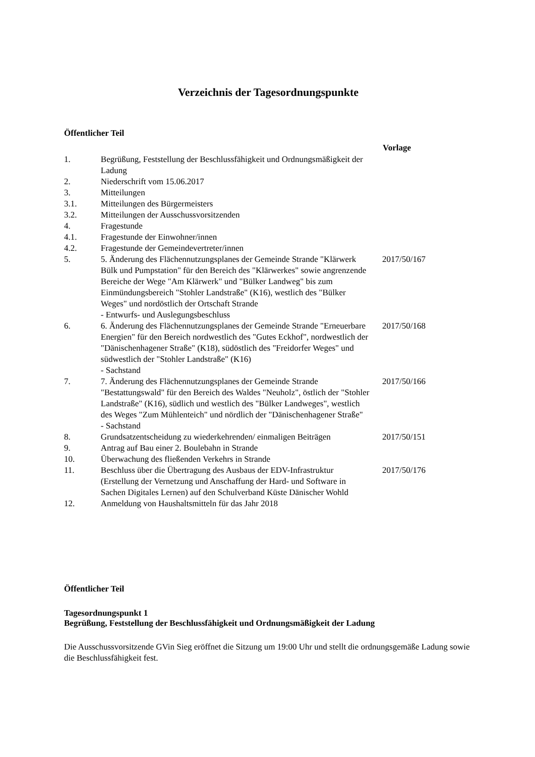Verzeichnis der Tagesordnungspunkte
Öffentlicher Teil
| | | Vorlage |
| --- | --- | --- |
| 1. | Begrüßung, Feststellung der Beschlussfähigkeit und Ordnungsmäßigkeit der Ladung | |
| 2. | Niederschrift vom 15.06.2017 | |
| 3. | Mitteilungen | |
| 3.1. | Mitteilungen des Bürgermeisters | |
| 3.2. | Mitteilungen der Ausschussvorsitzenden | |
| 4. | Fragestunde | |
| 4.1. | Fragestunde der Einwohner/innen | |
| 4.2. | Fragestunde der Gemeindevertreter/innen | |
| 5. | 5. Änderung des Flächennutzungsplanes der Gemeinde Strande "Klärwerk Bülk und Pumpstation" für den Bereich des "Klärwerkes" sowie angrenzende Bereiche der Wege "Am Klärwerk" und "Bülker Landweg" bis zum Einmündungsbereich "Stohler Landstraße" (K16), westlich des "Bülker Weges" und nordöstlich der Ortschaft Strande - Entwurfs- und Auslegungsbeschluss | 2017/50/167 |
| 6. | 6. Änderung des Flächennutzungsplanes der Gemeinde Strande "Erneuerbare Energien" für den Bereich nordwestlich des "Gutes Eckhof", nordwestlich der "Dänischenhagener Straße" (K18), südöstlich des "Freidorfer Weges" und südwestlich der "Stohler Landstraße" (K16) - Sachstand | 2017/50/168 |
| 7. | 7. Änderung des Flächennutzungsplanes der Gemeinde Strande "Bestattungswald" für den Bereich des Waldes "Neuholz", östlich der "Stohler Landstraße" (K16), südlich und westlich des "Bülker Landweges", westlich des Weges "Zum Mühlenteich" und nördlich der "Dänischenhagener Straße" - Sachstand | 2017/50/166 |
| 8. | Grundsatzentscheidung zu wiederkehrenden/ einmaligen Beiträgen | 2017/50/151 |
| 9. | Antrag auf Bau einer 2. Boulebahn in Strande | |
| 10. | Überwachung des fließenden Verkehrs in Strande | |
| 11. | Beschluss über die Übertragung des Ausbaus der EDV-Infrastruktur (Erstellung der Vernetzung und Anschaffung der Hard- und Software in Sachen Digitales Lernen) auf den Schulverband Küste Dänischer Wohld | 2017/50/176 |
| 12. | Anmeldung von Haushaltsmitteln für das Jahr 2018 | |
Öffentlicher Teil
Tagesordnungspunkt 1
Begrüßung, Feststellung der Beschlussfähigkeit und Ordnungsmäßigkeit der Ladung
Die Ausschussvorsitzende GVin Sieg eröffnet die Sitzung um 19:00 Uhr und stellt die ordnungsgemäße Ladung sowie die Beschlussfähigkeit fest.